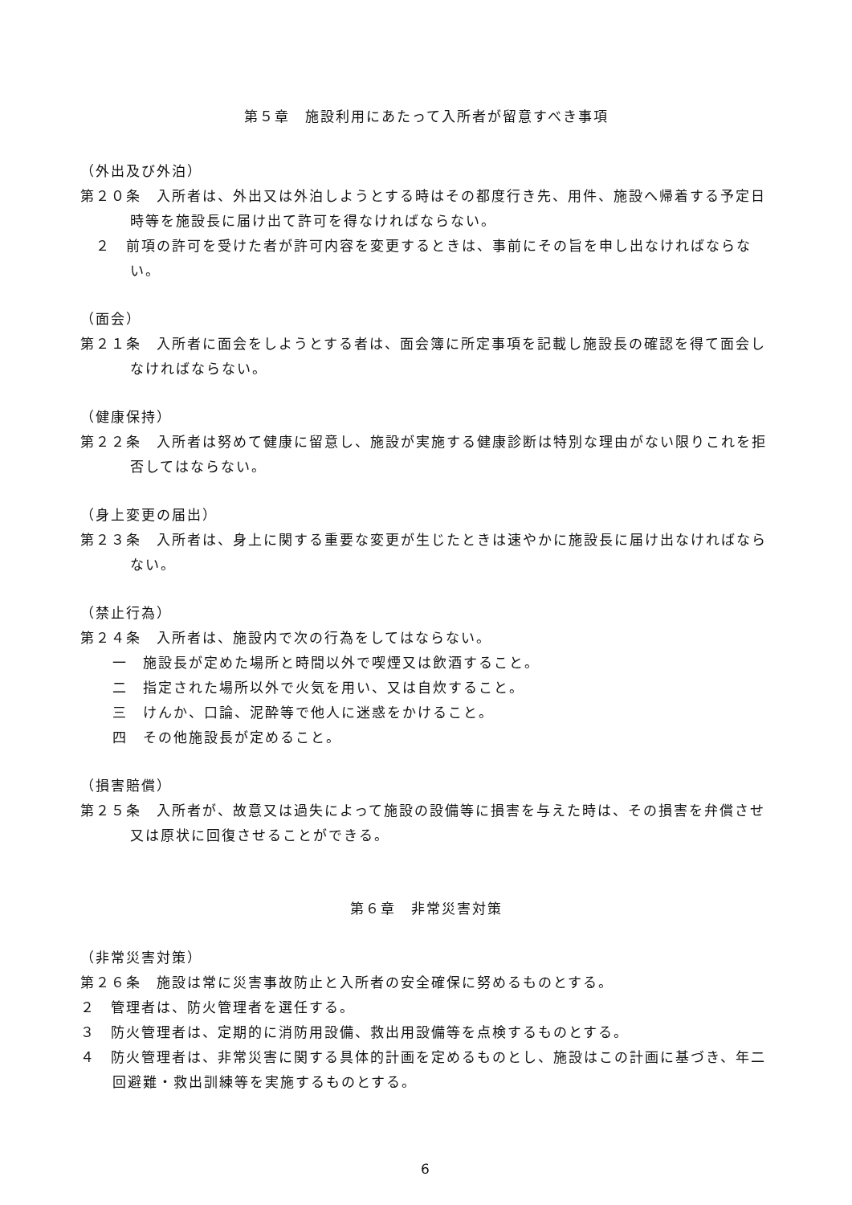第５章　施設利用にあたって入所者が留意すべき事項
（外出及び外泊）
第２０条　入所者は、外出又は外泊しようとする時はその都度行き先、用件、施設へ帰着する予定日時等を施設長に届け出て許可を得なければならない。
　２　前項の許可を受けた者が許可内容を変更するときは、事前にその旨を申し出なければならない。
（面会）
第２１条　入所者に面会をしようとする者は、面会簿に所定事項を記載し施設長の確認を得て面会しなければならない。
（健康保持）
第２２条　入所者は努めて健康に留意し、施設が実施する健康診断は特別な理由がない限りこれを拒否してはならない。
（身上変更の届出）
第２３条　入所者は、身上に関する重要な変更が生じたときは速やかに施設長に届け出なければならない。
（禁止行為）
第２４条　入所者は、施設内で次の行為をしてはならない。
一　施設長が定めた場所と時間以外で喫煙又は飲酒すること。
二　指定された場所以外で火気を用い、又は自炊すること。
三　けんか、口論、泥酔等で他人に迷惑をかけること。
四　その他施設長が定めること。
（損害賠償）
第２５条　入所者が、故意又は過失によって施設の設備等に損害を与えた時は、その損害を弁償させ又は原状に回復させることができる。
第６章　非常災害対策
（非常災害対策）
第２６条　施設は常に災害事故防止と入所者の安全確保に努めるものとする。
２　管理者は、防火管理者を選任する。
３　防火管理者は、定期的に消防用設備、救出用設備等を点検するものとする。
４　防火管理者は、非常災害に関する具体的計画を定めるものとし、施設はこの計画に基づき、年二回避難・救出訓練等を実施するものとする。
6